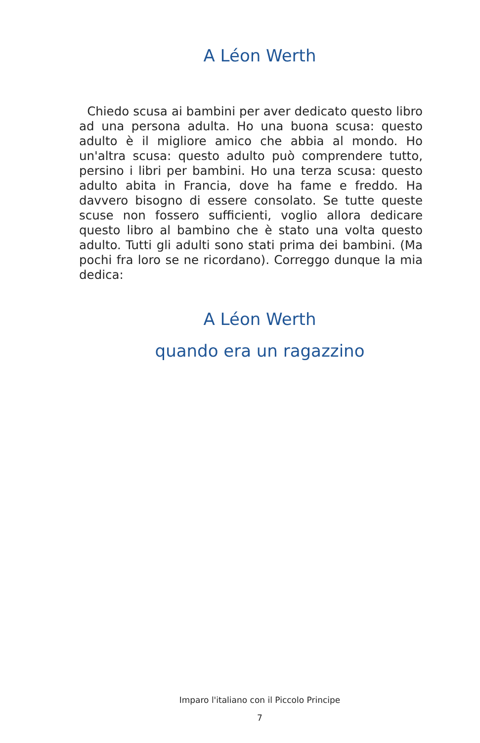A Léon Werth
Chiedo scusa ai bambini per aver dedicato questo libro ad una persona adulta. Ho una buona scusa: questo adulto è il migliore amico che abbia al mondo. Ho un'altra scusa: questo adulto può comprendere tutto, persino i libri per bambini. Ho una terza scusa: questo adulto abita in Francia, dove ha fame e freddo. Ha davvero bisogno di essere consolato. Se tutte queste scuse non fossero sufficienti, voglio allora dedicare questo libro al bambino che è stato una volta questo adulto. Tutti gli adulti sono stati prima dei bambini. (Ma pochi fra loro se ne ricordano). Correggo dunque la mia dedica:
A Léon Werth
quando era un ragazzino
Imparo l'italiano con il Piccolo Principe
7